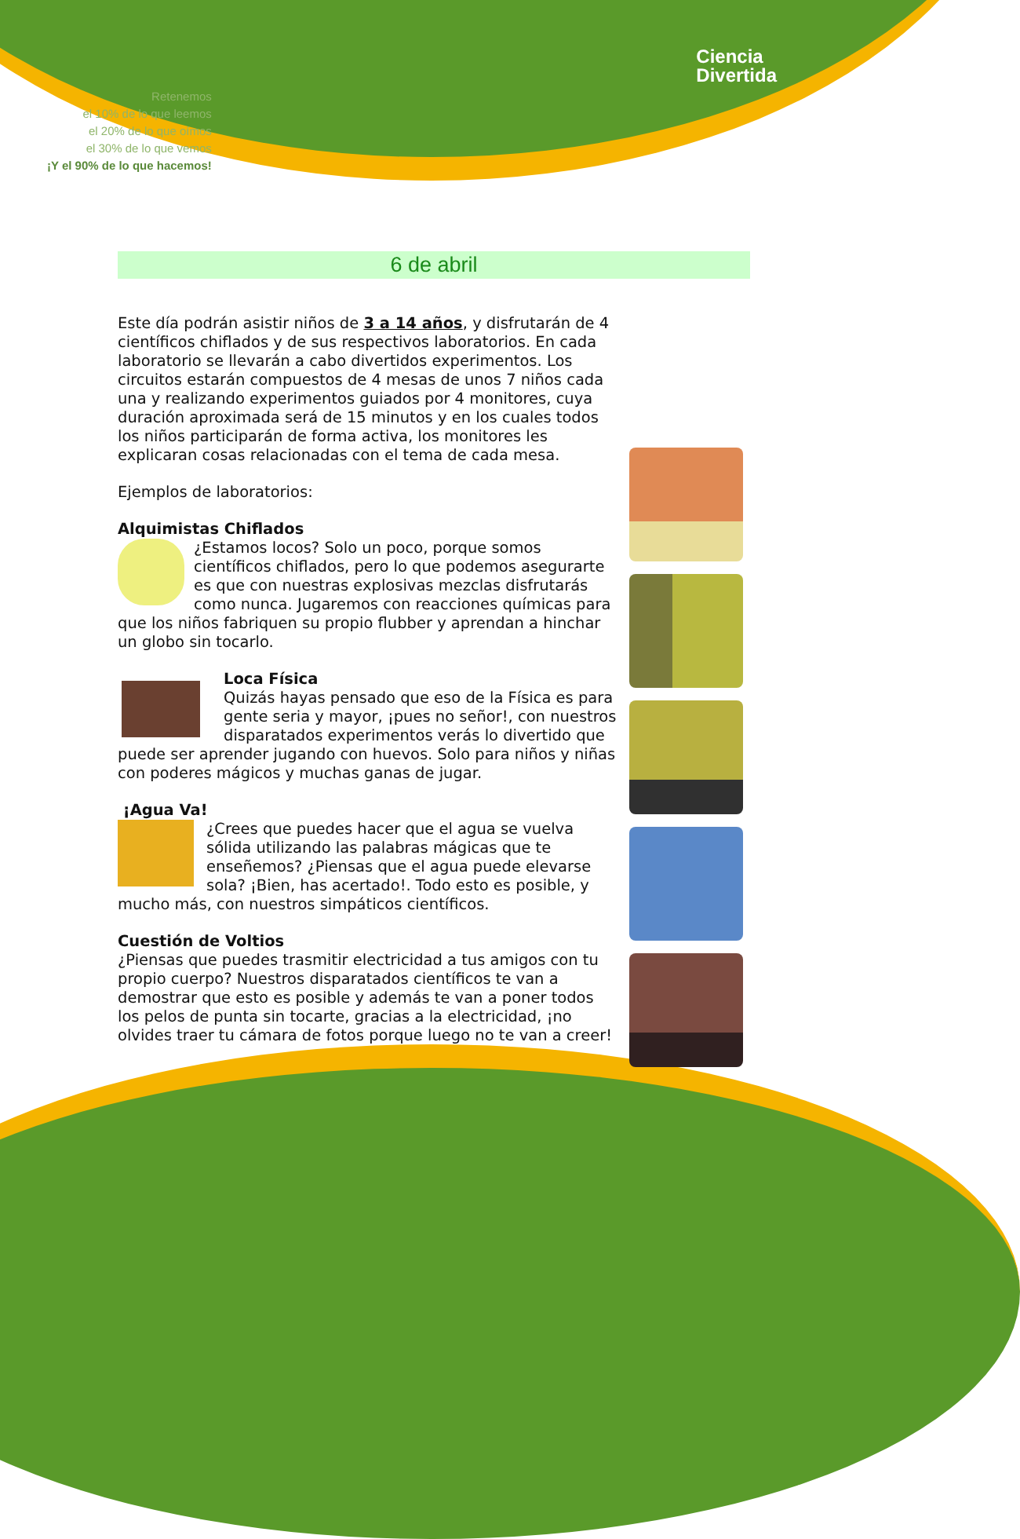Retenemos
el 10% de lo que leemos
el 20% de lo que oímos
el 30% de lo que vemos
¡Y el 90% de lo que hacemos!
Ciencia
Divertida
6 de abril
Este día podrán asistir niños de 3 a 14 años, y disfrutarán de 4 científicos chiflados y de sus respectivos laboratorios. En cada laboratorio se llevarán a cabo divertidos experimentos. Los circuitos estarán compuestos de 4 mesas de unos 7 niños cada una y realizando experimentos guiados por 4 monitores, cuya duración aproximada será de 15 minutos y en los cuales todos los niños participarán de forma activa, los monitores les explicaran cosas relacionadas con el tema de cada mesa.
Ejemplos de laboratorios:
Alquimistas Chiflados
¿Estamos locos? Solo un poco, porque somos científicos chiflados, pero lo que podemos asegurarte es que con nuestras explosivas mezclas disfrutarás como nunca. Jugaremos con reacciones químicas para que los niños fabriquen su propio flubber y aprendan a hinchar un globo sin tocarlo.
Loca Física
Quizás hayas pensado que eso de la Física es para gente seria y mayor, ¡pues no señor!, con nuestros disparatados experimentos verás lo divertido que puede ser aprender jugando con huevos. Solo para niños y niñas con poderes mágicos y muchas ganas de jugar.
¡Agua Va!
¿Crees que puedes hacer que el agua se vuelva sólida utilizando las palabras mágicas que te enseñemos? ¿Piensas que el agua puede elevarse sola? ¡Bien, has acertado!. Todo esto es posible, y mucho más, con nuestros simpáticos científicos.
Cuestión de Voltios
¿Piensas que puedes trasmitir electricidad a tus amigos con tu propio cuerpo? Nuestros disparatados científicos te van a demostrar que esto es posible y además te van a poner todos los pelos de punta sin tocarte, gracias a la electricidad, ¡no olvides traer tu cámara de fotos porque luego no te van a creer!